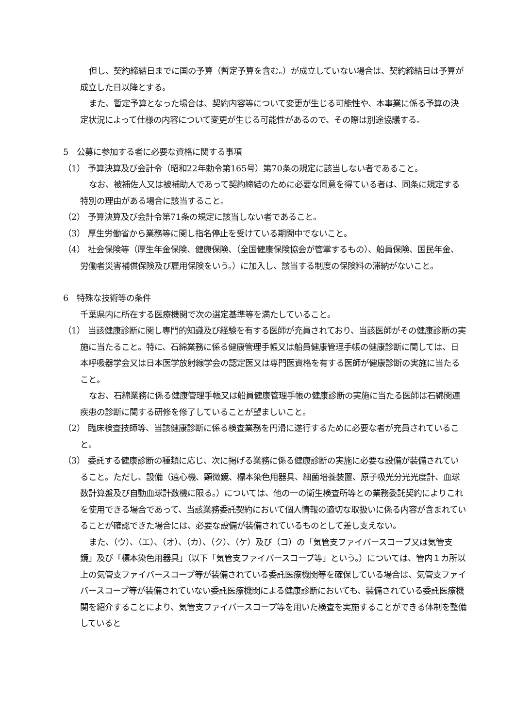但し、契約締結日までに国の予算（暫定予算を含む。）が成立していない場合は、契約締結日は予算が成立した日以降とする。
また、暫定予算となった場合は、契約内容等について変更が生じる可能性や、本事業に係る予算の決定状況によって仕様の内容について変更が生じる可能性があるので、その際は別途協議する。
5　公募に参加する者に必要な資格に関する事項
（1） 予算決算及び会計令（昭和22年勅令第165号）第70条の規定に該当しない者であること。
なお、被補佐人又は被補助人であって契約締結のために必要な同意を得ている者は、同条に規定する特別の理由がある場合に該当すること。
（2） 予算決算及び会計令第71条の規定に該当しない者であること。
（3） 厚生労働省から業務等に関し指名停止を受けている期間中でないこと。
（4） 社会保険等（厚生年金保険、健康保険、（全国健康保険協会が管掌するもの）、船員保険、国民年金、労働者災害補償保険及び雇用保険をいう。）に加入し、該当する制度の保険料の滞納がないこと。
6　特殊な技術等の条件
千葉県内に所在する医療機関で次の選定基準等を満たしていること。
（1） 当該健康診断に関し専門的知識及び経験を有する医師が充員されており、当該医師がその健康診断の実施に当たること。特に、石綿業務に係る健康管理手帳又は船員健康管理手帳の健康診断に関しては、日本呼吸器学会又は日本医学放射線学会の認定医又は専門医資格を有する医師が健康診断の実施に当たること。
なお、石綿業務に係る健康管理手帳又は船員健康管理手帳の健康診断の実施に当たる医師は石綿関連疾患の診断に関する研修を修了していることが望ましいこと。
（2） 臨床検査技師等、当該健康診断に係る検査業務を円滑に遂行するために必要な者が充員されていること。
（3） 委託する健康診断の種類に応じ、次に掲げる業務に係る健康診断の実施に必要な設備が装備されていること。ただし、設備（遠心機、顕微鏡、標本染色用器具、細菌培養装置、原子吸光分光光度計、血球数計算盤及び自動血球計数機に限る。）については、他の一の衛生検査所等との業務委託契約によりこれを使用できる場合であって、当該業務委託契約において個人情報の適切な取扱いに係る内容が含まれていることが確認できた場合には、必要な設備が装備されているものとして差し支えない。
また、（ウ）、（エ）、（オ）、（カ）、（ク）、（ケ）及び（コ）の「気管支ファイバースコープ又は気管支鏡」及び「標本染色用器具」（以下「気管支ファイバースコープ等」という。）については、管内１カ所以上の気管支ファイバースコープ等が装備されている委託医療機関等を確保している場合は、気管支ファイバースコープ等が装備されていない委託医療機関による健康診断においても、装備されている委託医療機関を紹介することにより、気管支ファイバースコープ等を用いた検査を実施することができる体制を整備していると